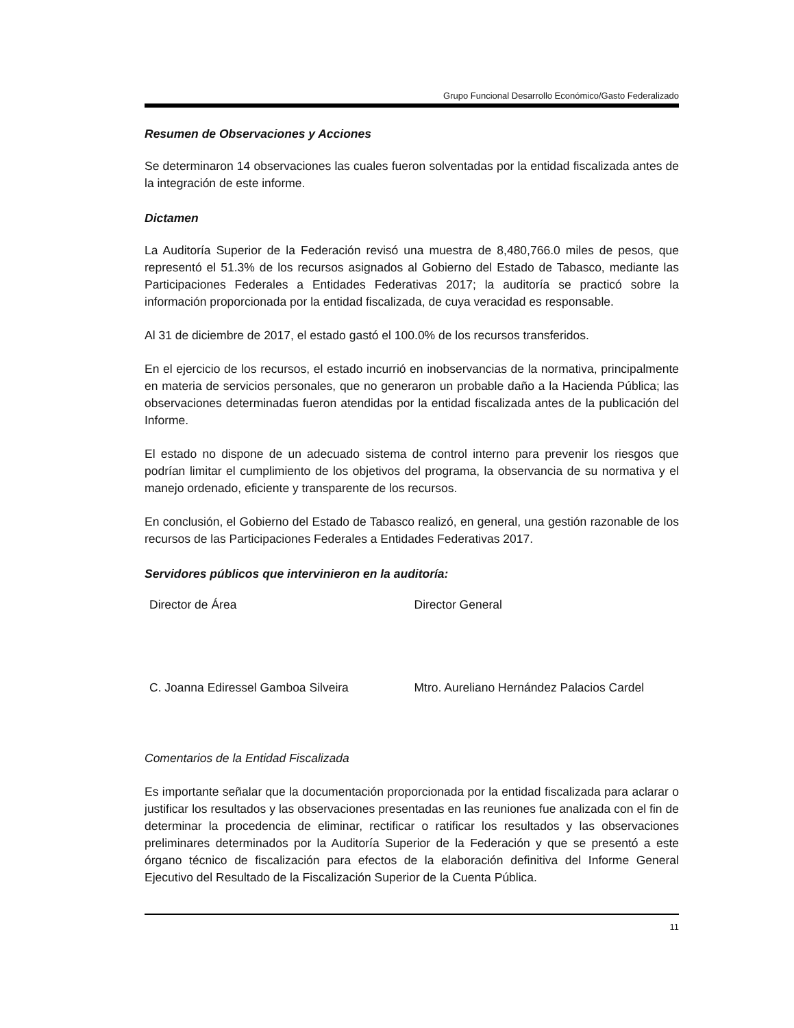Grupo Funcional Desarrollo Económico/Gasto Federalizado
Resumen de Observaciones y Acciones
Se determinaron 14 observaciones las cuales fueron solventadas por la entidad fiscalizada antes de la integración de este informe.
Dictamen
La Auditoría Superior de la Federación revisó una muestra de 8,480,766.0 miles de pesos, que representó el 51.3% de los recursos asignados al Gobierno del Estado de Tabasco, mediante las Participaciones Federales a Entidades Federativas 2017; la auditoría se practicó sobre la información proporcionada por la entidad fiscalizada, de cuya veracidad es responsable.
Al 31 de diciembre de 2017, el estado gastó el 100.0% de los recursos transferidos.
En el ejercicio de los recursos, el estado incurrió en inobservancias de la normativa, principalmente en materia de servicios personales, que no generaron un probable daño a la Hacienda Pública; las observaciones determinadas fueron atendidas por la entidad fiscalizada antes de la publicación del Informe.
El estado no dispone de un adecuado sistema de control interno para prevenir los riesgos que podrían limitar el cumplimiento de los objetivos del programa, la observancia de su normativa y el manejo ordenado, eficiente y transparente de los recursos.
En conclusión, el Gobierno del Estado de Tabasco realizó, en general, una gestión razonable de los recursos de las Participaciones Federales a Entidades Federativas 2017.
Servidores públicos que intervinieron en la auditoría:
Director de Área Director General
C. Joanna Ediressel Gamboa Silveira Mtro. Aureliano Hernández Palacios Cardel
Comentarios de la Entidad Fiscalizada
Es importante señalar que la documentación proporcionada por la entidad fiscalizada para aclarar o justificar los resultados y las observaciones presentadas en las reuniones fue analizada con el fin de determinar la procedencia de eliminar, rectificar o ratificar los resultados y las observaciones preliminares determinados por la Auditoría Superior de la Federación y que se presentó a este órgano técnico de fiscalización para efectos de la elaboración definitiva del Informe General Ejecutivo del Resultado de la Fiscalización Superior de la Cuenta Pública.
11